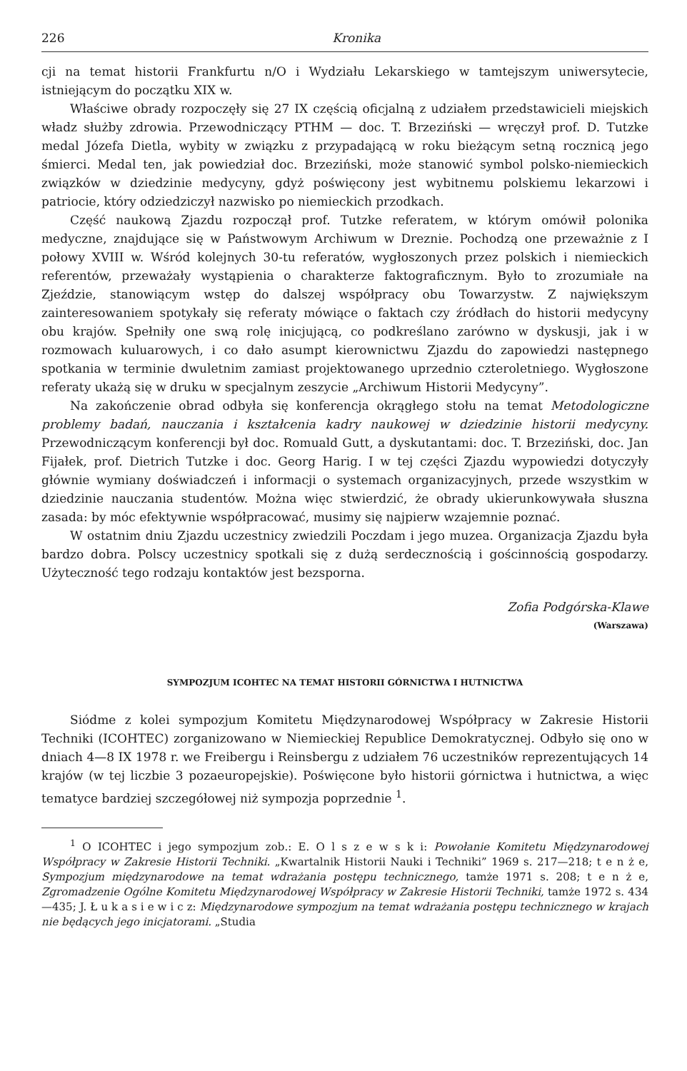226 Kronika
cji na temat historii Frankfurtu n/O i Wydziału Lekarskiego w tamtejszym uniwersytecie, istniejącym do początku XIX w.
Właściwe obrady rozpoczęły się 27 IX częścią oficjalną z udziałem przedstawicieli miejskich władz służby zdrowia. Przewodniczący PTHM — doc. T. Brzeziński — wręczył prof. D. Tutzke medal Józefa Dietla, wybity w związku z przypadającą w roku bieżącym setną rocznicą jego śmierci. Medal ten, jak powiedział doc. Brzeziński, może stanowić symbol polsko-niemieckich związków w dziedzinie medycyny, gdyż poświęcony jest wybitnemu polskiemu lekarzowi i patriocie, który odziedziczył nazwisko po niemieckich przodkach.
Część naukową Zjazdu rozpoczął prof. Tutzke referatem, w którym omówił polonika medyczne, znajdujące się w Państwowym Archiwum w Dreznie. Pochodzą one przeważnie z I połowy XVIII w. Wśród kolejnych 30-tu referatów, wygłoszonych przez polskich i niemieckich referentów, przeważały wystąpienia o charakterze faktograficznym. Było to zrozumiałe na Zjeździe, stanowiącym wstęp do dalszej współpracy obu Towarzystw. Z największym zainteresowaniem spotykały się referaty mówiące o faktach czy źródłach do historii medycyny obu krajów. Spełniły one swą rolę inicjującą, co podkreślano zarówno w dyskusji, jak i w rozmowach kuluarowych, i co dało asumpt kierownictwu Zjazdu do zapowiedzi następnego spotkania w terminie dwuletnim zamiast projektowanego uprzednio czteroletniego. Wygłoszone referaty ukażą się w druku w specjalnym zeszycie „Archiwum Historii Medycyny”.
Na zakończenie obrad odbyła się konferencja okrągłego stołu na temat Metodologiczne problemy badań, nauczania i kształcenia kadry naukowej w dziedzinie historii medycyny. Przewodniczącym konferencji był doc. Romuald Gutt, a dyskutantami: doc. T. Brzeziński, doc. Jan Fijałek, prof. Dietrich Tutzke i doc. Georg Harig. I w tej części Zjazdu wypowiedzi dotyczyły głównie wymiany doświadczeń i informacji o systemach organizacyjnych, przede wszystkim w dziedzinie nauczania studentów. Można więc stwierdzić, że obrady ukierunkowywała słuszna zasada: by móc efektywnie współpracować, musimy się najpierw wzajemnie poznać.
W ostatnim dniu Zjazdu uczestnicy zwiedzili Poczdam i jego muzea. Organizacja Zjazdu była bardzo dobra. Polscy uczestnicy spotkali się z dużą serdecznością i gościnnością gospodarzy. Użyteczność tego rodzaju kontaktów jest bezsporna.
Zofia Podgórska-Klawe
(Warszawa)
SYMPOZJUM ICOHTEC NA TEMAT HISTORII GÓRNICTWA I HUTNICTWA
Siódme z kolei sympozjum Komitetu Międzynarodowej Współpracy w Zakresie Historii Techniki (ICOHTEC) zorganizowano w Niemieckiej Republice Demokratycznej. Odbyło się ono w dniach 4—8 IX 1978 r. we Freibergu i Reinsbergu z udziałem 76 uczestników reprezentujących 14 krajów (w tej liczbie 3 pozaeuropejskie). Poświęcone było historii górnictwa i hutnictwa, a więc tematyce bardziej szczegółowej niż sympozja poprzednie <sup>1</sup>.
<sup>1</sup> O ICOHTEC i jego sympozjum zob.: E. O l s z e w s k i: Powołanie Komitetu Międzynarodowej Współpracy w Zakresie Historii Techniki. „Kwartalnik Historii Nauki i Techniki” 1969 s. 217—218; t e n ż e, Sympozjum międzynarodowe na temat wdrażania postępu technicznego, tamże 1971 s. 208; t e n ż e, Zgromadzenie Ogólne Komitetu Międzynarodowej Współpracy w Zakresie Historii Techniki, tamże 1972 s. 434—435; J. Ł u k a s i e w i c z: Międzynarodowe sympozjum na temat wdrażania postępu technicznego w krajach nie będących jego inicjatorami. „Studia